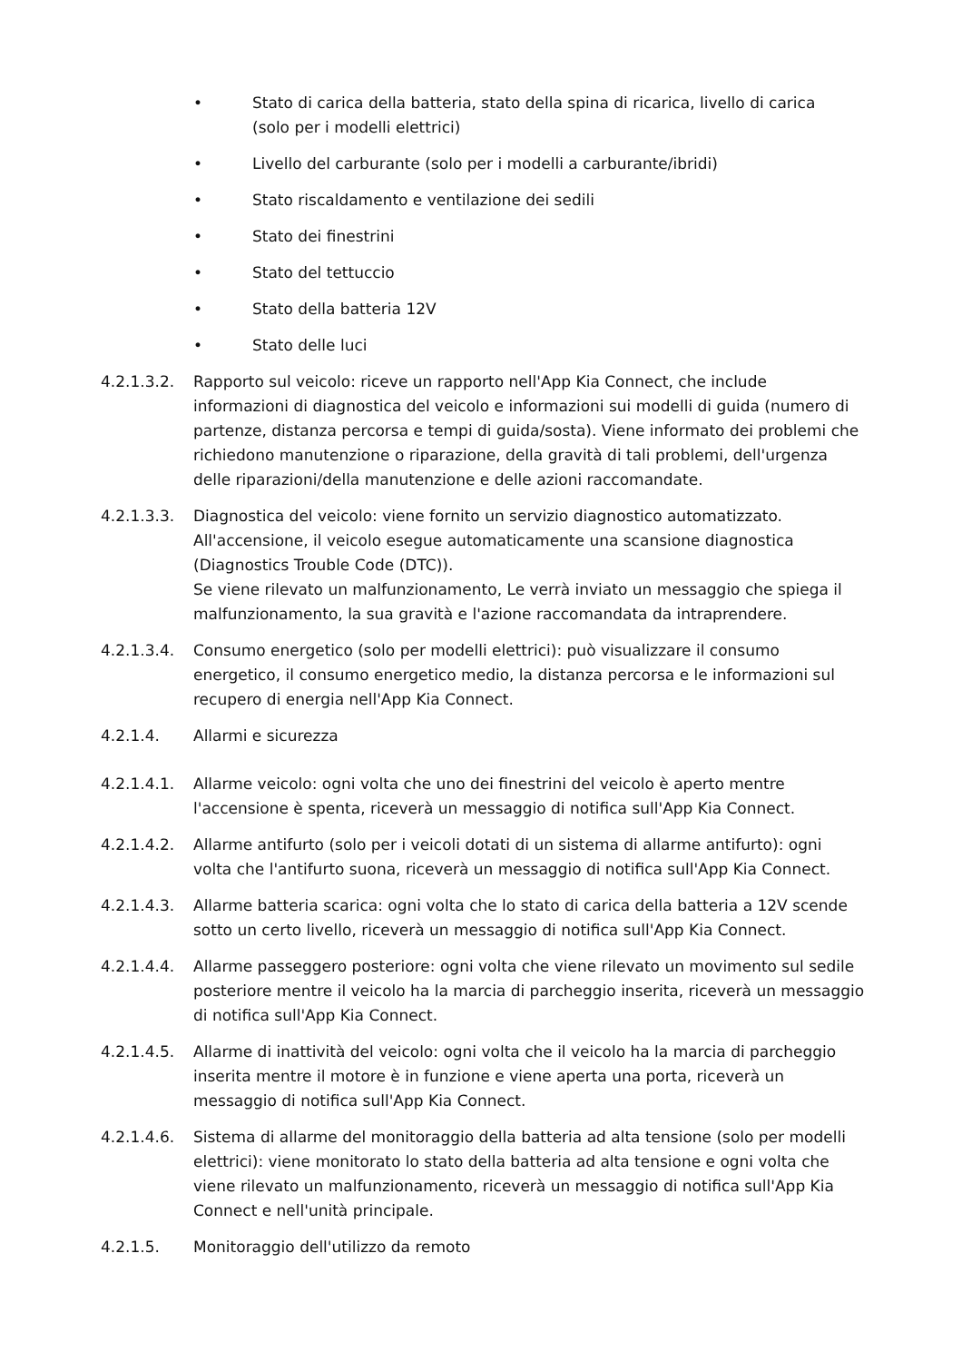• Stato di carica della batteria, stato della spina di ricarica, livello di carica (solo per i modelli elettrici)
• Livello del carburante (solo per i modelli a carburante/ibridi)
• Stato riscaldamento e ventilazione dei sedili
• Stato dei finestrini
• Stato del tettuccio
• Stato della batteria 12V
• Stato delle luci
4.2.1.3.2. Rapporto sul veicolo: riceve un rapporto nell'App Kia Connect, che include informazioni di diagnostica del veicolo e informazioni sui modelli di guida (numero di partenze, distanza percorsa e tempi di guida/sosta). Viene informato dei problemi che richiedono manutenzione o riparazione, della gravità di tali problemi, dell'urgenza delle riparazioni/della manutenzione e delle azioni raccomandate.
4.2.1.3.3. Diagnostica del veicolo: viene fornito un servizio diagnostico automatizzato. All'accensione, il veicolo esegue automaticamente una scansione diagnostica (Diagnostics Trouble Code (DTC)).
Se viene rilevato un malfunzionamento, Le verrà inviato un messaggio che spiega il malfunzionamento, la sua gravità e l'azione raccomandata da intraprendere.
4.2.1.3.4. Consumo energetico (solo per modelli elettrici): può visualizzare il consumo energetico, il consumo energetico medio, la distanza percorsa e le informazioni sul recupero di energia nell'App Kia Connect.
4.2.1.4. Allarmi e sicurezza
4.2.1.4.1. Allarme veicolo: ogni volta che uno dei finestrini del veicolo è aperto mentre l'accensione è spenta, riceverà un messaggio di notifica sull'App Kia Connect.
4.2.1.4.2. Allarme antifurto (solo per i veicoli dotati di un sistema di allarme antifurto): ogni volta che l'antifurto suona, riceverà un messaggio di notifica sull'App Kia Connect.
4.2.1.4.3. Allarme batteria scarica: ogni volta che lo stato di carica della batteria a 12V scende sotto un certo livello, riceverà un messaggio di notifica sull'App Kia Connect.
4.2.1.4.4. Allarme passeggero posteriore: ogni volta che viene rilevato un movimento sul sedile posteriore mentre il veicolo ha la marcia di parcheggio inserita, riceverà un messaggio di notifica sull'App Kia Connect.
4.2.1.4.5. Allarme di inattività del veicolo: ogni volta che il veicolo ha la marcia di parcheggio inserita mentre il motore è in funzione e viene aperta una porta, riceverà un messaggio di notifica sull'App Kia Connect.
4.2.1.4.6. Sistema di allarme del monitoraggio della batteria ad alta tensione (solo per modelli elettrici): viene monitorato lo stato della batteria ad alta tensione e ogni volta che viene rilevato un malfunzionamento, riceverà un messaggio di notifica sull'App Kia Connect e nell'unità principale.
4.2.1.5. Monitoraggio dell'utilizzo da remoto